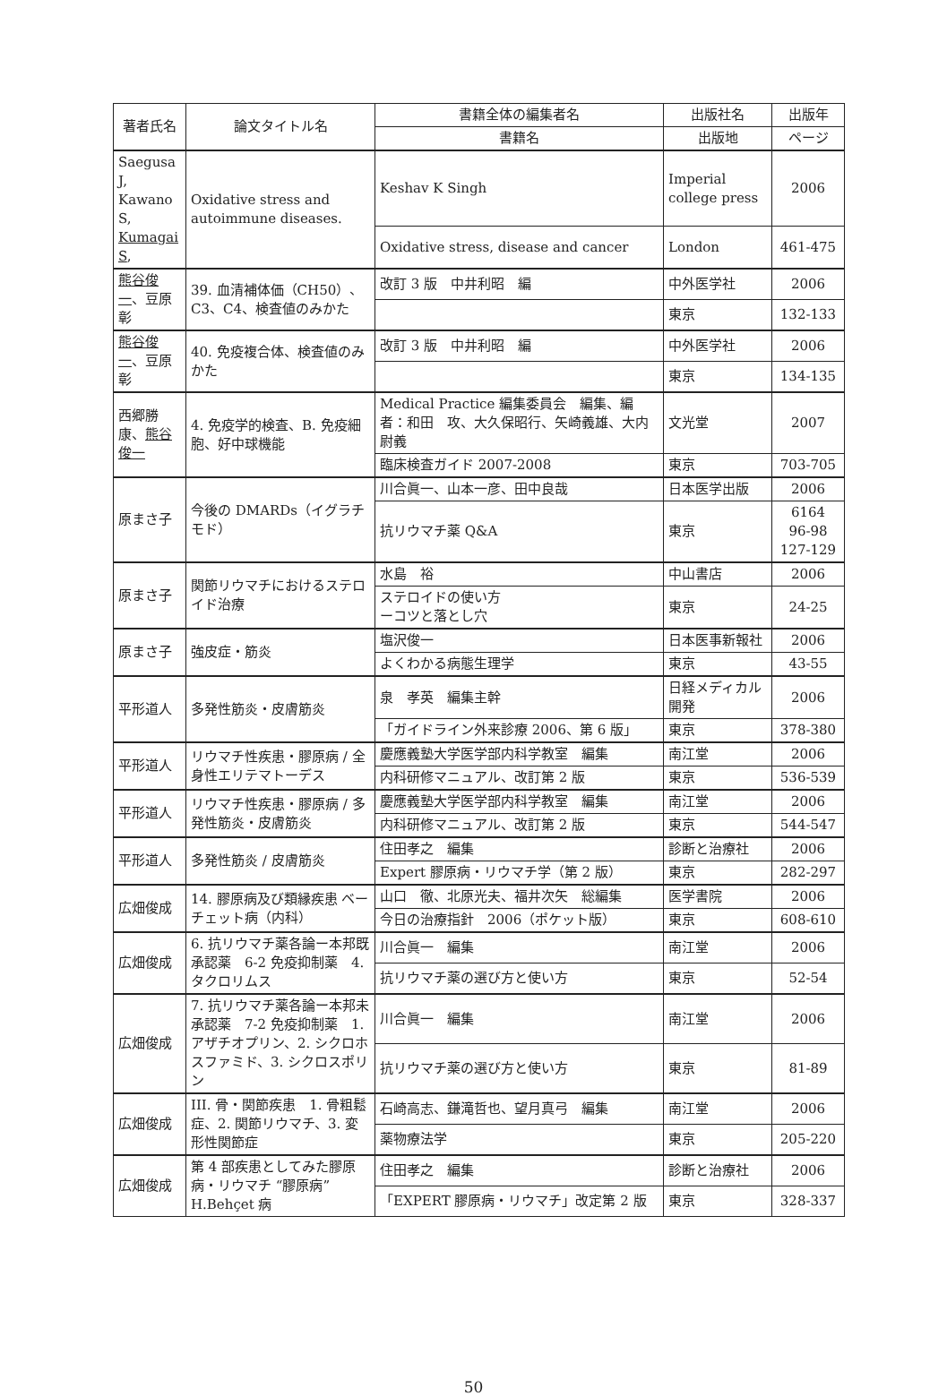| 著者氏名 | 論文タイトル名 | 書籍全体の編集者名 | 出版社名 | 出版年 |
| --- | --- | --- | --- | --- |
| | | 書籍名 | 出版地 | ページ |
| Saegusa J, Kawano S, Kumagai S , | Oxidative stress and autoimmune diseases. | Keshav K Singh | Imperial college press | 2006 |
| | | Oxidative stress, disease and cancer | London | 461-475 |
| 熊谷俊一 、豆原 彰 | 39. 血清補体価（CH50）、C3、C4、検査値のみかた | 改訂 3 版 中井利昭 編 | 中外医学社 | 2006 |
| | | | 東京 | 132-133 |
| 熊谷俊一 、豆原 彰 | 40. 免疫複合体、検査値のみかた | 改訂 3 版 中井利昭 編 | 中外医学社 | 2006 |
| | | | 東京 | 134-135 |
| 西郷勝康、 熊谷俊一 | 4. 免疫学的検査、B. 免疫細胞、好中球機能 | Medical Practice 編集委員会 編集、編者：和田 攻、大久保昭行、矢崎義雄、大内尉義 | 文光堂 | 2007 |
| | | 臨床検査ガイド 2007-2008 | 東京 | 703-705 |
| 原まさ子 | 今後の DMARDs（イグラチモド） | 川合眞一、山本一彦、田中良哉 | 日本医学出版 | 2006 |
| | | 抗リウマチ薬 Q&A | 東京 | 6164 96-98 127-129 |
| 原まさ子 | 関節リウマチにおけるステロイド治療 | 水島 裕 | 中山書店 | 2006 |
| | | ステロイドの使い方 ーコツと落とし穴 | 東京 | 24-25 |
| 原まさ子 | 強皮症・筋炎 | 塩沢俊一 | 日本医事新報社 | 2006 |
| | | よくわかる病態生理学 | 東京 | 43-55 |
| 平形道人 | 多発性筋炎・皮膚筋炎 | 泉 孝英 編集主幹 | 日経メディカル開発 | 2006 |
| | | 「ガイドライン外来診療 2006、第 6 版」 | 東京 | 378-380 |
| 平形道人 | リウマチ性疾患・膠原病 / 全身性エリテマトーデス | 慶應義塾大学医学部内科学教室 編集 | 南江堂 | 2006 |
| | | 内科研修マニュアル、改訂第 2 版 | 東京 | 536-539 |
| 平形道人 | リウマチ性疾患・膠原病 / 多発性筋炎・皮膚筋炎 | 慶應義塾大学医学部内科学教室 編集 | 南江堂 | 2006 |
| | | 内科研修マニュアル、改訂第 2 版 | 東京 | 544-547 |
| 平形道人 | 多発性筋炎 / 皮膚筋炎 | 住田孝之 編集 | 診断と治療社 | 2006 |
| | | Expert 膠原病・リウマチ学（第 2 版） | 東京 | 282-297 |
| 広畑俊成 | 14. 膠原病及び類縁疾患 ベーチェット病（内科） | 山口 徹、北原光夫、福井次矢 総編集 | 医学書院 | 2006 |
| | | 今日の治療指針 2006（ポケット版） | 東京 | 608-610 |
| 広畑俊成 | 6. 抗リウマチ薬各論ー本邦既承認薬 6-2 免疫抑制薬 4. タクロリムス | 川合眞一 編集 | 南江堂 | 2006 |
| | | 抗リウマチ薬の選び方と使い方 | 東京 | 52-54 |
| 広畑俊成 | 7. 抗リウマチ薬各論ー本邦未承認薬 7-2 免疫抑制薬 1. アザチオプリン、2. シクロホスファミド、3. シクロスポリン | 川合眞一 編集 | 南江堂 | 2006 |
| | | 抗リウマチ薬の選び方と使い方 | 東京 | 81-89 |
| 広畑俊成 | III. 骨・関節疾患 1. 骨粗鬆症、2. 関節リウマチ、3. 変形性関節症 | 石崎高志、鎌滝哲也、望月真弓 編集 | 南江堂 | 2006 |
| | | 薬物療法学 | 東京 | 205-220 |
| 広畑俊成 | 第 4 部疾患としてみた膠原病・リウマチ “膠原病” H.Behçet 病 | 住田孝之 編集 | 診断と治療社 | 2006 |
| | | 「EXPERT 膠原病・リウマチ」改定第 2 版 | 東京 | 328-337 |
50